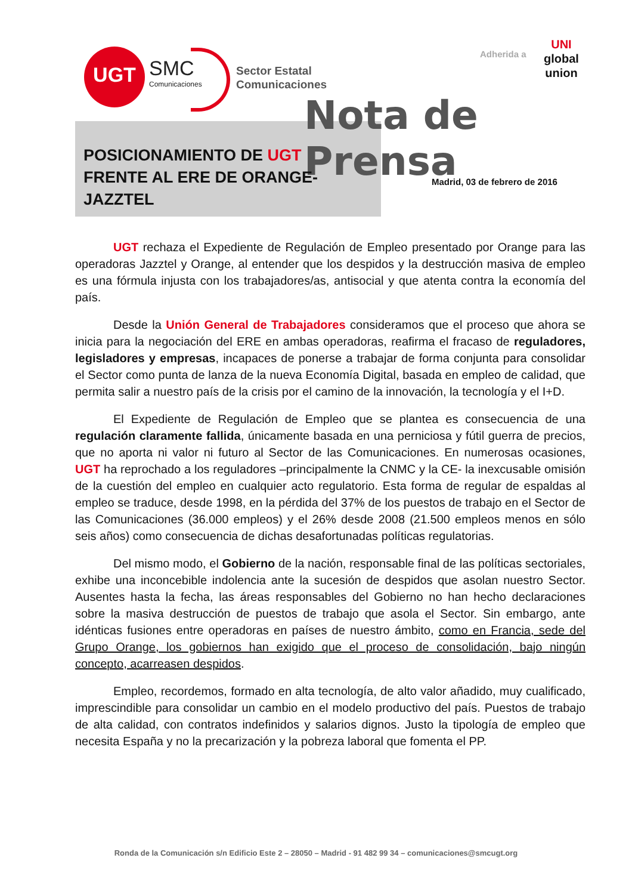UGT SMC
Comunicaciones
Sector Estatal
Comunicaciones
Adherida a
UNI
global
union
Nota de Prensa
POSICIONAMIENTO DE UGT
FRENTE AL ERE DE ORANGE-
JAZZTEL
Madrid, 03 de febrero de 2016
UGT rechaza el Expediente de Regulación de Empleo presentado por Orange para las operadoras Jazztel y Orange, al entender que los despidos y la destrucción masiva de empleo es una fórmula injusta con los trabajadores/as, antisocial y que atenta contra la economía del país.
Desde la Unión General de Trabajadores consideramos que el proceso que ahora se inicia para la negociación del ERE en ambas operadoras, reafirma el fracaso de reguladores, legisladores y empresas, incapaces de ponerse a trabajar de forma conjunta para consolidar el Sector como punta de lanza de la nueva Economía Digital, basada en empleo de calidad, que permita salir a nuestro país de la crisis por el camino de la innovación, la tecnología y el I+D.
El Expediente de Regulación de Empleo que se plantea es consecuencia de una regulación claramente fallida, únicamente basada en una perniciosa y fútil guerra de precios, que no aporta ni valor ni futuro al Sector de las Comunicaciones. En numerosas ocasiones, UGT ha reprochado a los reguladores –principalmente la CNMC y la CE- la inexcusable omisión de la cuestión del empleo en cualquier acto regulatorio. Esta forma de regular de espaldas al empleo se traduce, desde 1998, en la pérdida del 37% de los puestos de trabajo en el Sector de las Comunicaciones (36.000 empleos) y el 26% desde 2008 (21.500 empleos menos en sólo seis años) como consecuencia de dichas desafortunadas políticas regulatorias.
Del mismo modo, el Gobierno de la nación, responsable final de las políticas sectoriales, exhibe una inconcebible indolencia ante la sucesión de despidos que asolan nuestro Sector. Ausentes hasta la fecha, las áreas responsables del Gobierno no han hecho declaraciones sobre la masiva destrucción de puestos de trabajo que asola el Sector. Sin embargo, ante idénticas fusiones entre operadoras en países de nuestro ámbito, como en Francia, sede del Grupo Orange, los gobiernos han exigido que el proceso de consolidación, bajo ningún concepto, acarreasen despidos.
Empleo, recordemos, formado en alta tecnología, de alto valor añadido, muy cualificado, imprescindible para consolidar un cambio en el modelo productivo del país. Puestos de trabajo de alta calidad, con contratos indefinidos y salarios dignos. Justo la tipología de empleo que necesita España y no la precarización y la pobreza laboral que fomenta el PP.
Ronda de la Comunicación s/n Edificio Este 2 – 28050 – Madrid - 91 482 99 34 – comunicaciones@smcugt.org